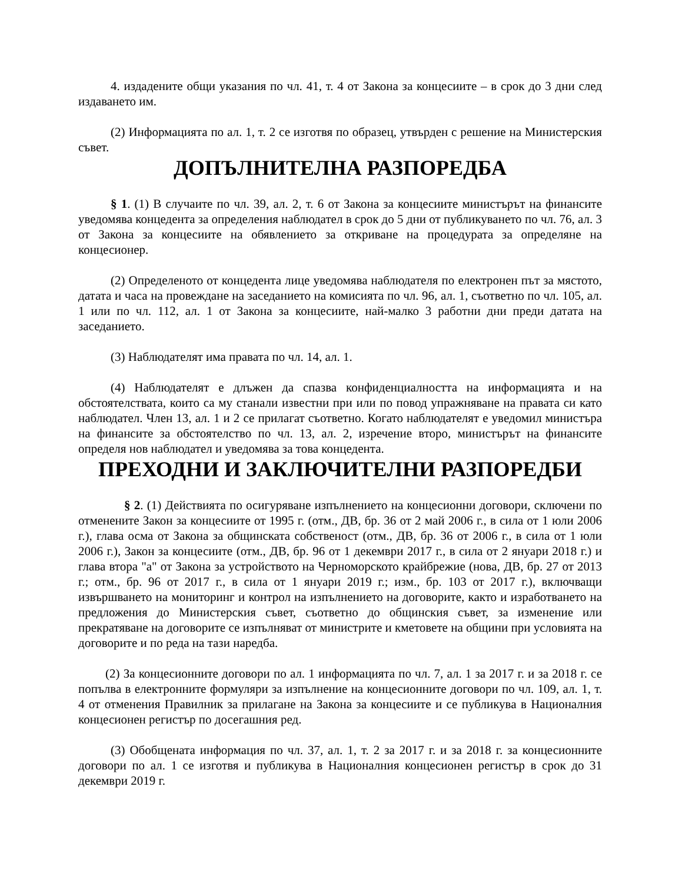4. издадените общи указания по чл. 41, т. 4 от Закона за концесиите – в срок до 3 дни след издаването им.
(2) Информацията по ал. 1, т. 2 се изготвя по образец, утвърден с решение на Министерския съвет.
ДОПЪЛНИТЕЛНА РАЗПОРЕДБА
§ 1. (1) В случаите по чл. 39, ал. 2, т. 6 от Закона за концесиите министърът на финансите уведомява концедента за определения наблюдател в срок до 5 дни от публикуването по чл. 76, ал. 3 от Закона за концесиите на обявлението за откриване на процедурата за определяне на концесионер.
(2) Определеното от концедента лице уведомява наблюдателя по електронен път за мястото, датата и часа на провеждане на заседанието на комисията по чл. 96, ал. 1, съответно по чл. 105, ал. 1 или по чл. 112, ал. 1 от Закона за концесиите, най-малко 3 работни дни преди датата на заседанието.
(3) Наблюдателят има правата по чл. 14, ал. 1.
(4) Наблюдателят е длъжен да спазва конфиденциалността на информацията и на обстоятелствата, които са му станали известни при или по повод упражняване на правата си като наблюдател. Член 13, ал. 1 и 2 се прилагат съответно. Когато наблюдателят е уведомил министъра на финансите за обстоятелство по чл. 13, ал. 2, изречение второ, министърът на финансите определя нов наблюдател и уведомява за това концедента.
ПРЕХОДНИ И ЗАКЛЮЧИТЕЛНИ РАЗПОРЕДБИ
§ 2. (1) Действията по осигуряване изпълнението на концесионни договори, сключени по отменените Закон за концесиите от 1995 г. (отм., ДВ, бр. 36 от 2 май 2006 г., в сила от 1 юли 2006 г.), глава осма от Закона за общинската собственост (отм., ДВ, бр. 36 от 2006 г., в сила от 1 юли 2006 г.), Закон за концесиите (отм., ДВ, бр. 96 от 1 декември 2017 г., в сила от 2 януари 2018 г.) и глава втора "а" от Закона за устройството на Черноморското крайбрежие (нова, ДВ, бр. 27 от 2013 г.; отм., бр. 96 от 2017 г., в сила от 1 януари 2019 г.; изм., бр. 103 от 2017 г.), включващи извършването на мониторинг и контрол на изпълнението на договорите, както и изработването на предложения до Министерския съвет, съответно до общинския съвет, за изменение или прекратяване на договорите се изпълняват от министрите и кметовете на общини при условията на договорите и по реда на тази наредба.
(2) За концесионните договори по ал. 1 информацията по чл. 7, ал. 1 за 2017 г. и за 2018 г. се попълва в електронните формуляри за изпълнение на концесионните договори по чл. 109, ал. 1, т. 4 от отменения Правилник за прилагане на Закона за концесиите и се публикува в Националния концесионен регистър по досегашния ред.
(3) Обобщената информация по чл. 37, ал. 1, т. 2 за 2017 г. и за 2018 г. за концесионните договори по ал. 1 се изготвя и публикува в Националния концесионен регистър в срок до 31 декември 2019 г.